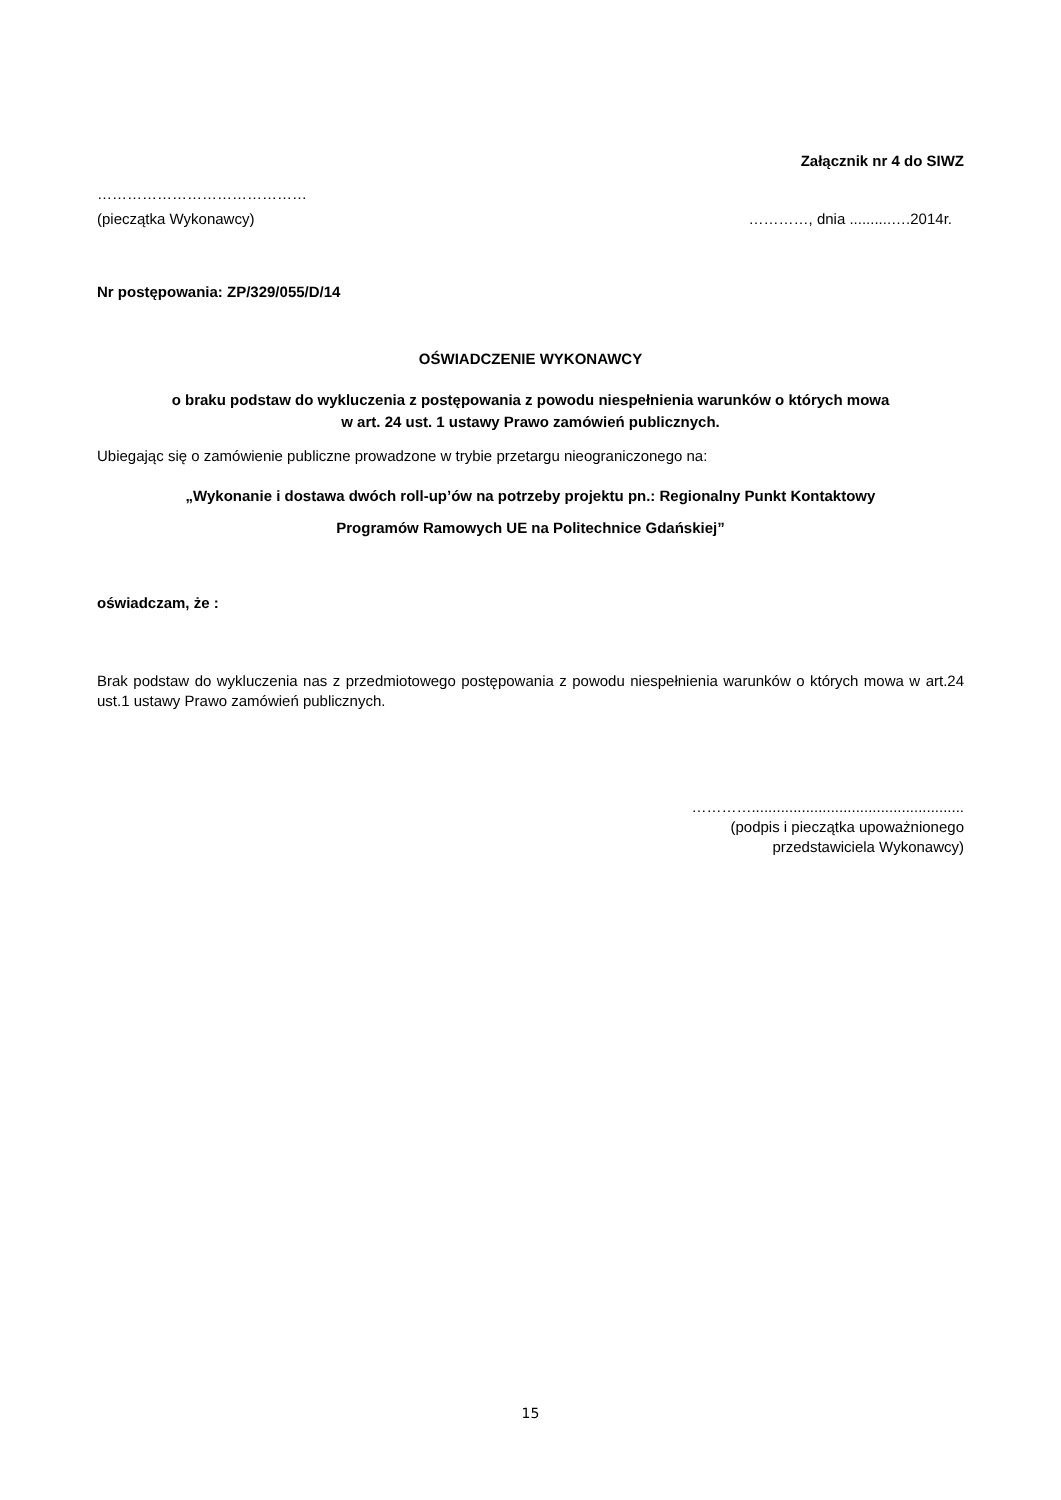Załącznik nr 4 do SIWZ
……………………………………
(pieczątka Wykonawcy) …………, dnia ..........….2014r.
Nr postępowania: ZP/329/055/D/14
OŚWIADCZENIE WYKONAWCY
o braku podstaw do wykluczenia z postępowania z powodu niespełnienia warunków o których mowa
w art. 24 ust. 1 ustawy Prawo zamówień publicznych.
Ubiegając się o zamówienie publiczne prowadzone w trybie przetargu nieograniczonego na:
„Wykonanie i dostawa dwóch roll-up’ów na potrzeby projektu pn.: Regionalny Punkt Kontaktowy
Programów Ramowych UE na Politechnice Gdańskiej”
oświadczam, że :
Brak podstaw do wykluczenia nas z przedmiotowego postępowania z powodu niespełnienia warunków o których mowa w art.24 ust.1 ustawy Prawo zamówień publicznych.
…………...................................................
(podpis i pieczątka upoważnionego
przedstawiciela Wykonawcy)
15